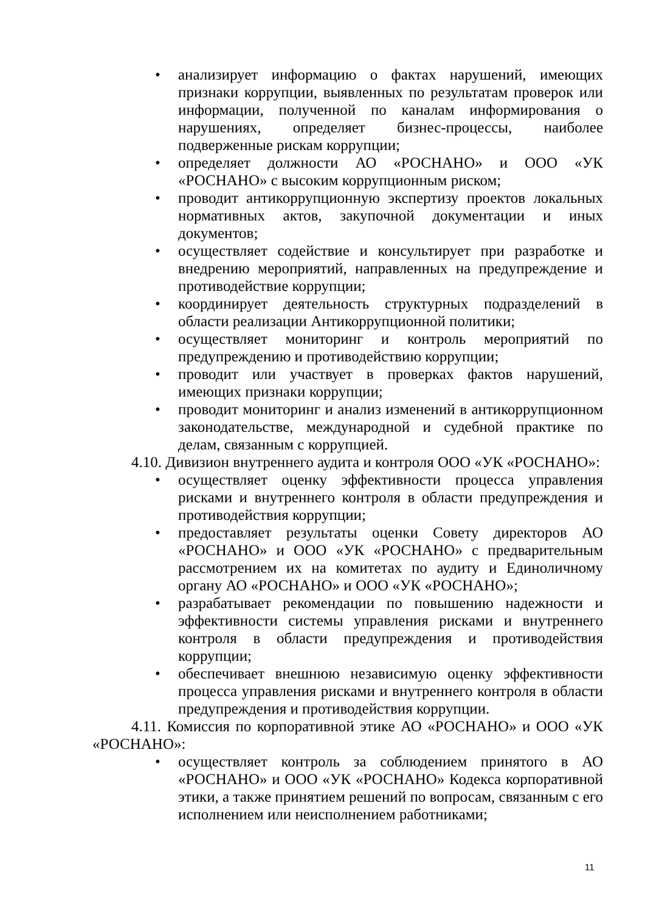• анализирует информацию о фактах нарушений, имеющих признаки коррупции, выявленных по результатам проверок или информации, полученной по каналам информирования о нарушениях, определяет бизнес-процессы, наиболее подверженные рискам коррупции;
• определяет должности АО «РОСНАНО» и ООО «УК «РОСНАНО» с высоким коррупционным риском;
• проводит антикоррупционную экспертизу проектов локальных нормативных актов, закупочной документации и иных документов;
• осуществляет содействие и консультирует при разработке и внедрению мероприятий, направленных на предупреждение и противодействие коррупции;
• координирует деятельность структурных подразделений в области реализации Антикоррупционной политики;
• осуществляет мониторинг и контроль мероприятий по предупреждению и противодействию коррупции;
• проводит или участвует в проверках фактов нарушений, имеющих признаки коррупции;
• проводит мониторинг и анализ изменений в антикоррупционном законодательстве, международной и судебной практике по делам, связанным с коррупцией.
4.10. Дивизион внутреннего аудита и контроля ООО «УК «РОСНАНО»:
• осуществляет оценку эффективности процесса управления рисками и внутреннего контроля в области предупреждения и противодействия коррупции;
• предоставляет результаты оценки Совету директоров АО «РОСНАНО» и ООО «УК «РОСНАНО» с предварительным рассмотрением их на комитетах по аудиту и Единоличному органу АО «РОСНАНО» и ООО «УК «РОСНАНО»;
• разрабатывает рекомендации по повышению надежности и эффективности системы управления рисками и внутреннего контроля в области предупреждения и противодействия коррупции;
• обеспечивает внешнюю независимую оценку эффективности процесса управления рисками и внутреннего контроля в области предупреждения и противодействия коррупции.
4.11. Комиссия по корпоративной этике АО «РОСНАНО» и ООО «УК «РОСНАНО»:
• осуществляет контроль за соблюдением принятого в АО «РОСНАНО» и ООО «УК «РОСНАНО» Кодекса корпоративной этики, а также принятием решений по вопросам, связанным с его исполнением или неисполнением работниками;
11